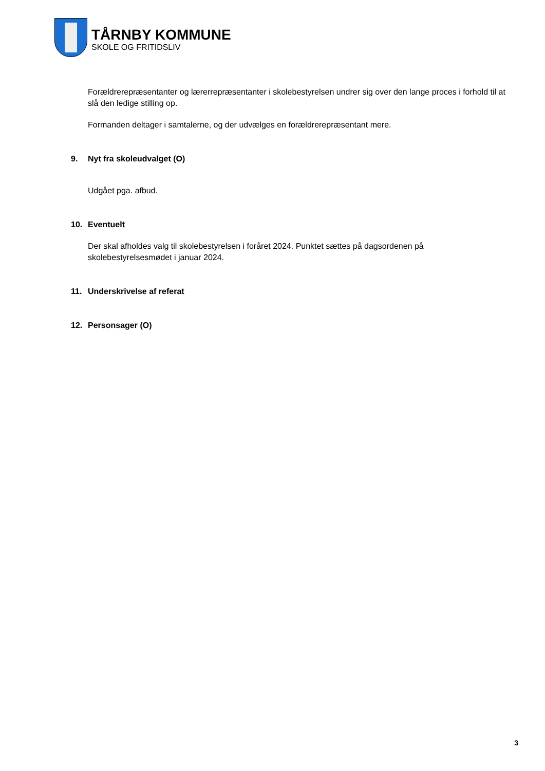TÅRNBY KOMMUNE
SKOLE OG FRITIDSLIV
Forældrerepræsentanter og lærerrepræsentanter i skolebestyrelsen undrer sig over den lange proces i forhold til at slå den ledige stilling op.
Formanden deltager i samtalerne, og der udvælges en forældrerepræsentant mere.
9. Nyt fra skoleudvalget (O)
Udgået pga. afbud.
10. Eventuelt
Der skal afholdes valg til skolebestyrelsen i foråret 2024. Punktet sættes på dagsordenen på skolebestyrelsesmødet i januar 2024.
11. Underskrivelse af referat
12. Personsager (O)
3